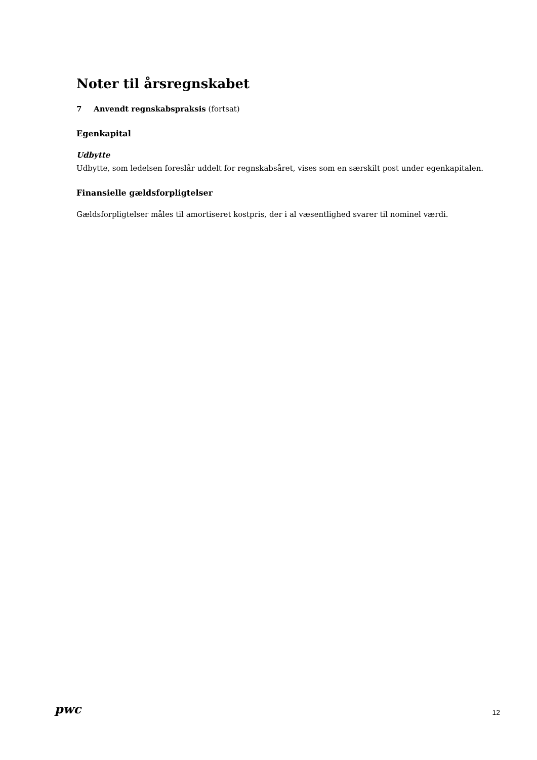Noter til årsregnskabet
7 Anvendt regnskabspraksis (fortsat)
Egenkapital
Udbytte
Udbytte, som ledelsen foreslår uddelt for regnskabsåret, vises som en særskilt post under egenkapitalen.
Finansielle gældsforpligtelser
Gældsforpligtelser måles til amortiseret kostpris, der i al væsentlighed svarer til nominel værdi.
pwc
12